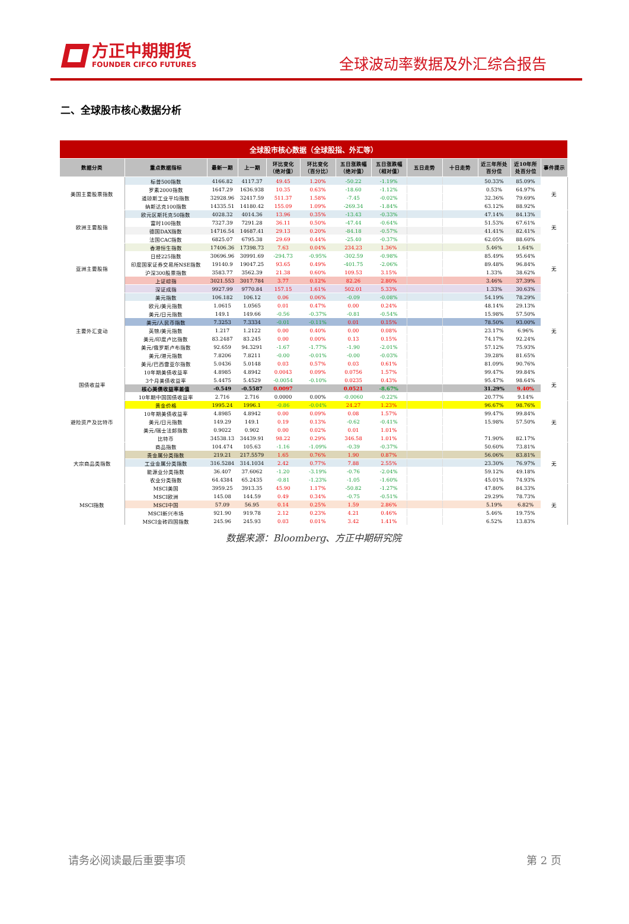方正中期期货
FOUNDER CIFCO FUTURES
全球波动率数据及外汇综合报告
二、全球股市核心数据分析
| 全球股市核心数据（全球股指、外汇等） | | | | | | | | | | | | |
| 数据分类 | 重点数据指标 | 最新一期 | 上一期 | 环比变化 （绝对值） | 环比变化 （百分比） | 五日涨跌幅 （绝对值） | 五日涨跌幅 （相对值） | 五日走势 | 十日走势 | 近三年所处 百分位 | 近10年所 处百分位 | 事件提示 |
| 美国主要股票指数 | 标普500指数 | 4166.82 | 4117.37 | 49.45 | 1.20% | -50.22 | -1.19% | | | 50.33% | 85.09% | 无 |
| | 罗素2000指数 | 1647.29 | 1636.938 | 10.35 | 0.63% | -18.60 | -1.12% | | | 0.53% | 64.97% | |
| | 道琼斯工业平均指数 | 32928.96 | 32417.59 | 511.37 | 1.58% | -7.45 | -0.02% | | | 32.36% | 79.69% | |
| | 纳斯达克100指数 | 14335.51 | 14180.42 | 155.09 | 1.09% | -269.34 | -1.84% | | | 63.12% | 88.92% | |
| 欧洲主要股指 | 欧元区斯托克50指数 | 4028.32 | 4014.36 | 13.96 | 0.35% | -13.43 | -0.33% | | | 47.14% | 84.13% | 无 |
| | 富时100指数 | 7327.39 | 7291.28 | 36.11 | 0.50% | -47.44 | -0.64% | | | 51.53% | 67.61% | |
| | 德国DAX指数 | 14716.54 | 14687.41 | 29.13 | 0.20% | -84.18 | -0.57% | | | 41.41% | 82.41% | |
| | 法国CAC指数 | 6825.07 | 6795.38 | 29.69 | 0.44% | -25.40 | -0.37% | | | 62.05% | 88.60% | |
| 亚洲主要股指 | 香港恒生指数 | 17406.36 | 17398.73 | 7.63 | 0.04% | 234.23 | 1.36% | | | 5.46% | 1.64% | 无 |
| | 日经225指数 | 30696.96 | 30991.69 | -294.73 | -0.95% | -302.59 | -0.98% | | | 85.49% | 95.64% | |
| | 印度国家证券交易所NSE指数 | 19140.9 | 19047.25 | 93.65 | 0.49% | -401.75 | -2.06% | | | 89.48% | 96.84% | |
| | 沪深300股票指数 | 3583.77 | 3562.39 | 21.38 | 0.60% | 109.53 | 3.15% | | | 1.33% | 38.62% | |
| | 上证综指 | 3021.553 | 3017.784 | 3.77 | 0.12% | 82.26 | 2.80% | | | 3.46% | 37.39% | |
| | 深证成指 | 9927.99 | 9770.84 | 157.15 | 1.61% | 502.01 | 5.33% | | | 1.33% | 30.63% | |
| 主要外汇变动 | 美元指数 | 106.182 | 106.12 | 0.06 | 0.06% | -0.09 | -0.08% | | | 54.19% | 78.29% | 无 |
| | 欧元/美元指数 | 1.0615 | 1.0565 | 0.01 | 0.47% | 0.00 | 0.24% | | | 48.14% | 29.13% | |
| | 美元/日元指数 | 149.1 | 149.66 | -0.56 | -0.37% | -0.81 | -0.54% | | | 15.98% | 57.50% | |
| | 美元/人民币指数 | 7.3253 | 7.3334 | -0.01 | -0.11% | 0.01 | 0.15% | | | 78.50% | 93.00% | |
| | 英镑/美元指数 | 1.217 | 1.2122 | 0.00 | 0.40% | 0.00 | 0.08% | | | 23.17% | 6.96% | |
| | 美元/印度卢比指数 | 83.2487 | 83.245 | 0.00 | 0.00% | 0.13 | 0.15% | | | 74.17% | 92.24% | |
| | 美元/俄罗斯卢布指数 | 92.659 | 94.3291 | -1.67 | -1.77% | -1.90 | -2.01% | | | 57.12% | 75.93% | |
| | 美元/港元指数 | 7.8206 | 7.8211 | -0.00 | -0.01% | -0.00 | -0.03% | | | 39.28% | 81.65% | |
| | 美元/巴西雷亚尔指数 | 5.0436 | 5.0148 | 0.03 | 0.57% | 0.03 | 0.61% | | | 81.09% | 90.76% | |
| 国债收益率 | 10年期美债收益率 | 4.8985 | 4.8942 | 0.0043 | 0.09% | 0.0756 | 1.57% | | | 99.47% | 99.84% | 无 |
| | 3个月美债收益率 | 5.4475 | 5.4529 | -0.0054 | -0.10% | 0.0235 | 0.43% | | | 95.47% | 98.64% | |
| | 核心美债收益率差值 | -0.549 | -0.5587 | 0.0097 | | 0.0521 | -8.67% | | | 31.29% | 9.40% | |
| | 10年期中国国债收益率 | 2.716 | 2.716 | 0.0000 | 0.00% | -0.0060 | -0.22% | | | 20.77% | 9.14% | |
| 避险资产及比特币 | 黄金价格 | 1995.24 | 1996.1 | -0.86 | -0.04% | 24.27 | 1.23% | | | 96.67% | 98.76% | 无 |
| | 10年期美债收益率 | 4.8985 | 4.8942 | 0.00 | 0.09% | 0.08 | 1.57% | | | 99.47% | 99.84% | |
| | 美元/日元指数 | 149.29 | 149.1 | 0.19 | 0.13% | -0.62 | -0.41% | | | 15.98% | 57.50% | |
| | 美元/瑞士法郎指数 | 0.9022 | 0.902 | 0.00 | 0.02% | 0.01 | 1.01% | | | | | |
| | 比特币 | 34538.13 | 34439.91 | 98.22 | 0.29% | 346.58 | 1.01% | | | 71.90% | 82.17% | |
| 大宗商品类指数 | 商品指数 | 104.474 | 105.63 | -1.16 | -1.09% | -0.39 | -0.37% | | | 50.60% | 73.81% | 无 |
| | 贵金属分类指数 | 219.21 | 217.5579 | 1.65 | 0.76% | 1.90 | 0.87% | | | 56.06% | 83.81% | |
| | 工业金属分类指数 | 316.5284 | 314.1034 | 2.42 | 0.77% | 7.88 | 2.55% | | | 23.30% | 76.97% | |
| | 能源业分类指数 | 36.407 | 37.6062 | -1.20 | -3.19% | -0.76 | -2.04% | | | 59.12% | 49.18% | |
| | 农业分类指数 | 64.4384 | 65.2435 | -0.81 | -1.23% | -1.05 | -1.60% | | | 45.01% | 74.93% | |
| MSCI指数 | MSCI美国 | 3959.25 | 3913.35 | 45.90 | 1.17% | -50.82 | -1.27% | | | 47.80% | 84.33% | 无 |
| | MSCI欧洲 | 145.08 | 144.59 | 0.49 | 0.34% | -0.75 | -0.51% | | | 29.29% | 78.73% | |
| | MSCI中国 | 57.09 | 56.95 | 0.14 | 0.25% | 1.59 | 2.86% | | | 5.19% | 6.82% | |
| | MSCI新兴市场 | 921.90 | 919.78 | 2.12 | 0.23% | 4.21 | 0.46% | | | 5.46% | 19.75% | |
| | MSCI金砖四国指数 | 245.96 | 245.93 | 0.03 | 0.01% | 3.42 | 1.41% | | | 6.52% | 13.83% | |
数据来源：Bloomberg、方正中期研究院
请务必阅读最后重要事项 第 2 页